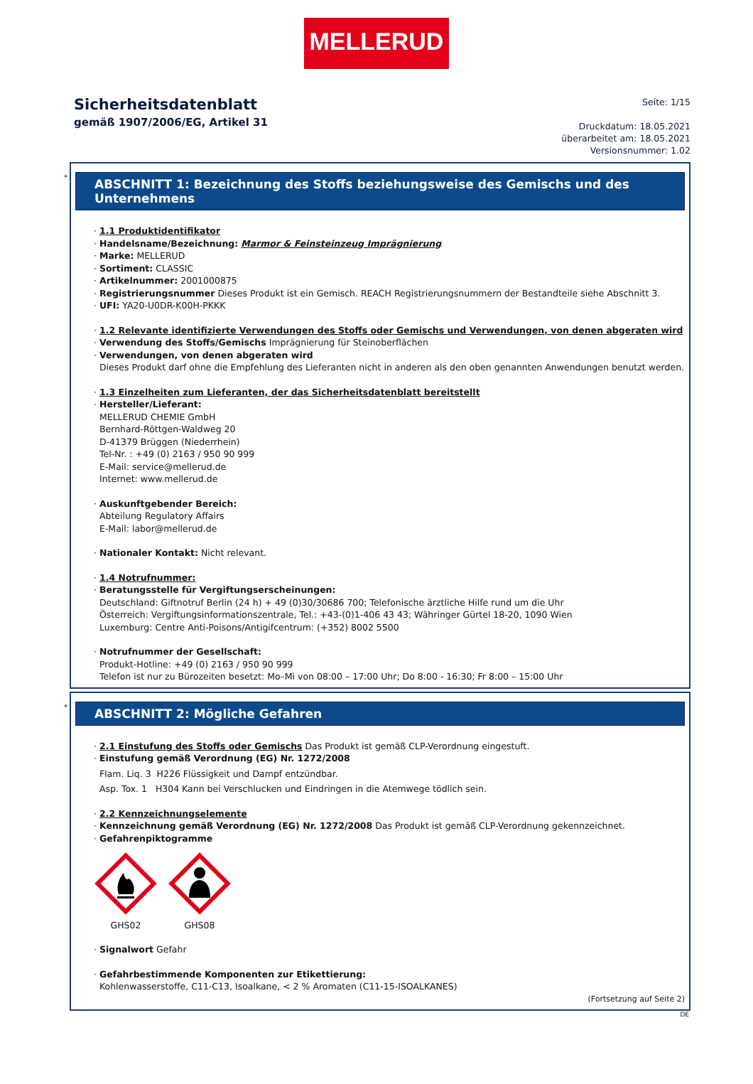MELLERUD
Sicherheitsdatenblatt
gemäß 1907/2006/EG, Artikel 31
Seite: 1/15
Druckdatum: 18.05.2021
überarbeitet am: 18.05.2021
Versionsnummer: 1.02
*
ABSCHNITT 1: Bezeichnung des Stoffs beziehungsweise des Gemischs und des Unternehmens
· 1.1 Produktidentifikator
· Handelsname/Bezeichnung: Marmor & Feinsteinzeug Imprägnierung
· Marke: MELLERUD
· Sortiment: CLASSIC
· Artikelnummer: 2001000875
· Registrierungsnummer Dieses Produkt ist ein Gemisch. REACH Registrierungsnummern der Bestandteile siehe Abschnitt 3.
· UFI: YA20-U0DR-K00H-PKKK
· 1.2 Relevante identifizierte Verwendungen des Stoffs oder Gemischs und Verwendungen, von denen abgeraten wird
· Verwendung des Stoffs/Gemischs Imprägnierung für Steinoberflächen
· Verwendungen, von denen abgeraten wird
Dieses Produkt darf ohne die Empfehlung des Lieferanten nicht in anderen als den oben genannten Anwendungen benutzt werden.
· 1.3 Einzelheiten zum Lieferanten, der das Sicherheitsdatenblatt bereitstellt
· Hersteller/Lieferant:
MELLERUD CHEMIE GmbH
Bernhard-Röttgen-Waldweg 20
D-41379 Brüggen (Niederrhein)
Tel-Nr. : +49 (0) 2163 / 950 90 999
E-Mail: service@mellerud.de
Internet: www.mellerud.de
· Auskunftgebender Bereich:
Abteilung Regulatory Affairs
E-Mail: labor@mellerud.de
· Nationaler Kontakt: Nicht relevant.
· 1.4 Notrufnummer:
· Beratungsstelle für Vergiftungserscheinungen:
Deutschland: Giftnotruf Berlin (24 h) + 49 (0)30/30686 700; Telefonische ärztliche Hilfe rund um die Uhr
Österreich: Vergiftungsinformationszentrale, Tel.: +43-(0)1-406 43 43; Währinger Gürtel 18-20, 1090 Wien
Luxemburg: Centre Anti-Poisons/Antigifcentrum: (+352) 8002 5500
· Notrufnummer der Gesellschaft:
Produkt-Hotline: +49 (0) 2163 / 950 90 999
Telefon ist nur zu Bürozeiten besetzt: Mo–Mi von 08:00 – 17:00 Uhr; Do 8:00 - 16:30; Fr 8:00 – 15:00 Uhr
*
ABSCHNITT 2: Mögliche Gefahren
· 2.1 Einstufung des Stoffs oder Gemischs Das Produkt ist gemäß CLP-Verordnung eingestuft.
· Einstufung gemäß Verordnung (EG) Nr. 1272/2008
Flam. Liq. 3 H226 Flüssigkeit und Dampf entzündbar.
Asp. Tox. 1 H304 Kann bei Verschlucken und Eindringen in die Atemwege tödlich sein.
· 2.2 Kennzeichnungselemente
· Kennzeichnung gemäß Verordnung (EG) Nr. 1272/2008 Das Produkt ist gemäß CLP-Verordnung gekennzeichnet.
· Gefahrenpiktogramme
GHS02
GHS08
· Signalwort Gefahr
· Gefahrbestimmende Komponenten zur Etikettierung:
Kohlenwasserstoffe, C11-C13, Isoalkane, < 2 % Aromaten (C11-15-ISOALKANES)
(Fortsetzung auf Seite 2)
DE